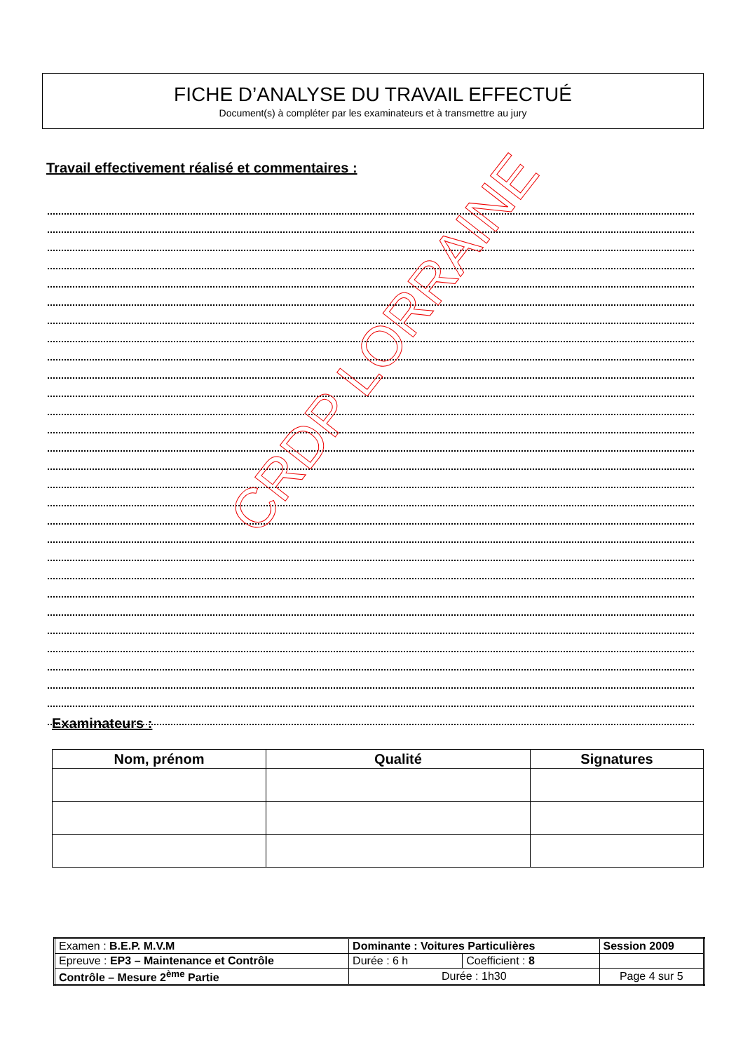FICHE D’ANALYSE DU TRAVAIL EFFECTUÉ
Document(s) à compléter par les examinateurs et à transmettre au jury
Travail effectivement réalisé et commentaires :
CRDP LORRAINE
Examinateurs :
| Nom, prénom | Qualité | Signatures |
| --- | --- | --- |
| Examen : B.E.P. M.V.M | Dominante : Voitures Particulières | | | Session 2009 |
| Epreuve : EP3 – Maintenance et Contrôle | | Durée : 6 h | Coefficient : 8 | |
| Contrôle – Mesure 2<sup>ème</sup> Partie | | Durée : 1h30 | | Page 4 sur 5 |